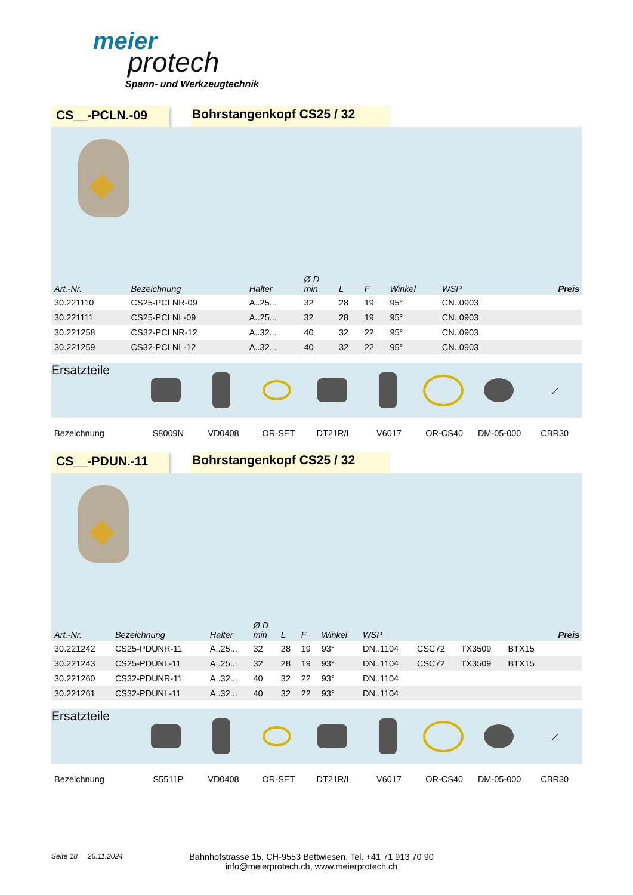meier
protech
Spann- und Werkzeugtechnik
CS__-PCLN.-09 Bohrstangenkopf CS25 / 32
| Art.-Nr. | Bezeichnung | Halter | Ø D min | L | F | Winkel | WSP | | | | Preis |
| --- | --- | --- | --- | --- | --- | --- | --- | --- | --- | --- | --- |
| 30.221110 | CS25-PCLNR-09 | A..25... | 32 | 28 | 19 | 95° | CN..0903 | | | | |
| 30.221111 | CS25-PCLNL-09 | A..25... | 32 | 28 | 19 | 95° | CN..0903 | | | | |
| 30.221258 | CS32-PCLNR-12 | A..32... | 40 | 32 | 22 | 95° | CN..0903 | | | | |
| 30.221259 | CS32-PCLNL-12 | A..32... | 40 | 32 | 22 | 95° | CN..0903 | | | | |
Ersatzteile
⟋
Bezeichnung S8009N VD0408 OR-SET DT21R/L V6017 OR-CS40 DM-05-000 CBR30
CS__-PDUN.-11 Bohrstangenkopf CS25 / 32
| Art.-Nr. | Bezeichnung | Halter | Ø D min | L | F | Winkel | WSP | | | | Preis |
| --- | --- | --- | --- | --- | --- | --- | --- | --- | --- | --- | --- |
| 30.221242 | CS25-PDUNR-11 | A..25... | 32 | 28 | 19 | 93° | DN..1104 | CSC72 | TX3509 | BTX15 | |
| 30.221243 | CS25-PDUNL-11 | A..25... | 32 | 28 | 19 | 93° | DN..1104 | CSC72 | TX3509 | BTX15 | |
| 30.221260 | CS32-PDUNR-11 | A..32... | 40 | 32 | 22 | 93° | DN..1104 | | | | |
| 30.221261 | CS32-PDUNL-11 | A..32... | 40 | 32 | 22 | 93° | DN..1104 | | | | |
Ersatzteile
⟋
Bezeichnung S5511P VD0408 OR-SET DT21R/L V6017 OR-CS40 DM-05-000 CBR30
Seite 18 26.11.2024
Bahnhofstrasse 15, CH-9553 Bettwiesen, Tel. +41 71 913 70 90
info@meierprotech.ch, www.meierprotech.ch